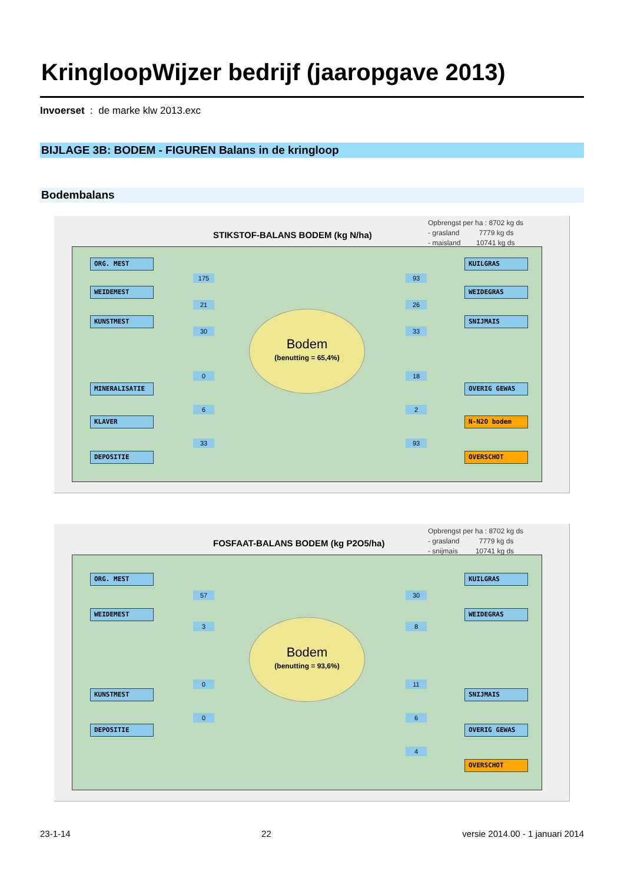KringloopWijzer bedrijf (jaaropgave 2013)
Invoerset : de marke klw 2013.exc
BIJLAGE 3B: BODEM - FIGUREN Balans in de kringloop
Bodembalans
STIKSTOF-BALANS BODEM (kg N/ha)
Opbrengst per ha : 8702 kg ds
- grasland 7779 kg ds
- maisland 10741 kg ds
ORG. MEST
175
WEIDEMEST
21
KUNSTMEST
30
0
MINERALISATIE
6
KLAVER
33
DEPOSITIE
Bodem
(benutting = 65,4%)
KUILGRAS
93
WEIDEGRAS
26
SNIJMAIS
33
18
OVERIG GEWAS
2
N-N2O bodem
93
OVERSCHOT
FOSFAAT-BALANS BODEM (kg P2O5/ha)
Opbrengst per ha : 8702 kg ds
- grasland 7779 kg ds
- snijmais 10741 kg ds
ORG. MEST
57
WEIDEMEST
3
0
KUNSTMEST
0
DEPOSITIE
Bodem
(benutting = 93,6%)
KUILGRAS
30
WEIDEGRAS
8
11
SNIJMAIS
6
OVERIG GEWAS
4
OVERSCHOT
23-1-14 22 versie 2014.00 - 1 januari 2014